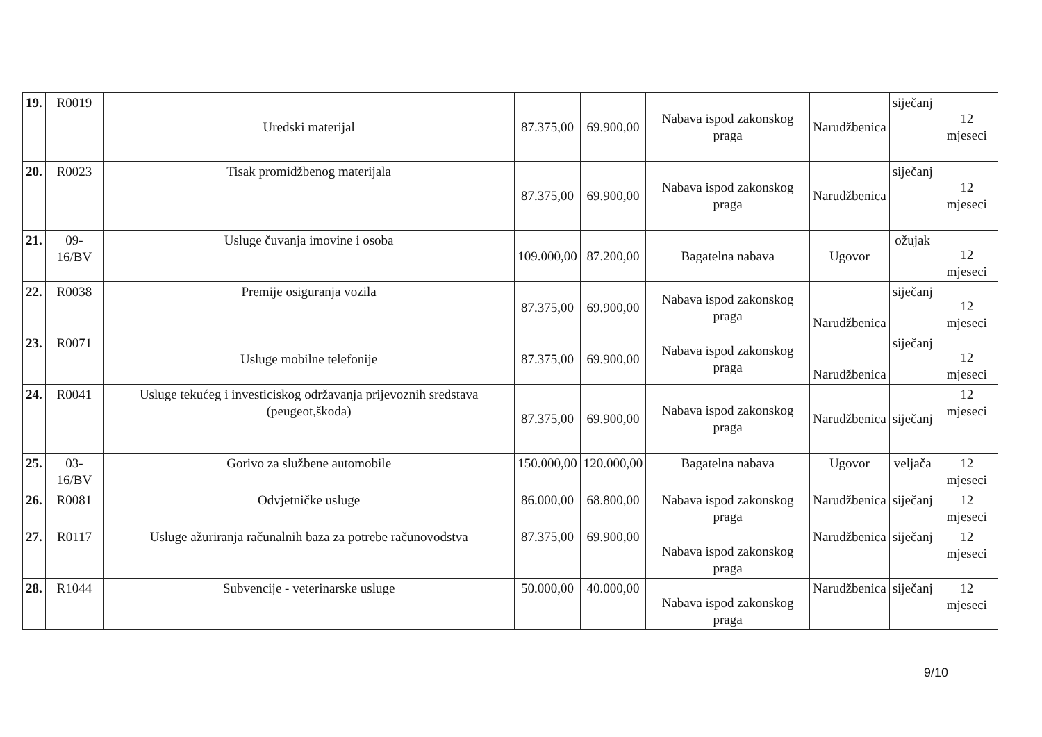| 19. | R0019 | Uredski materijal | 87.375,00 | 69.900,00 | Nabava ispod zakonskog praga | Narudžbenica | siječanj | 12 mjeseci |
| 20. | R0023 | Tisak promidžbenog materijala | 87.375,00 | 69.900,00 | Nabava ispod zakonskog praga | Narudžbenica | siječanj | 12 mjeseci |
| 21. | 09-16/BV | Usluge čuvanja imovine i osoba | 109.000,00 | 87.200,00 | Bagatelna nabava | Ugovor | ožujak | 12 mjeseci |
| 22. | R0038 | Premije osiguranja vozila | 87.375,00 | 69.900,00 | Nabava ispod zakonskog praga | Narudžbenica | siječanj | 12 mjeseci |
| 23. | R0071 | Usluge mobilne telefonije | 87.375,00 | 69.900,00 | Nabava ispod zakonskog praga | Narudžbenica | siječanj | 12 mjeseci |
| 24. | R0041 | Usluge tekućeg i investiciskog održavanja prijevoznih sredstava (peugeot,škoda) | 87.375,00 | 69.900,00 | Nabava ispod zakonskog praga | Narudžbenica | siječanj | 12 mjeseci |
| 25. | 03-16/BV | Gorivo za službene automobile | 150.000,00 | 120.000,00 | Bagatelna nabava | Ugovor | veljača | 12 mjeseci |
| 26. | R0081 | Odvjetničke usluge | 86.000,00 | 68.800,00 | Nabava ispod zakonskog praga | Narudžbenica | siječanj | 12 mjeseci |
| 27. | R0117 | Usluge ažuriranja računalnih baza za potrebe računovodstva | 87.375,00 | 69.900,00 | Nabava ispod zakonskog praga | Narudžbenica | siječanj | 12 mjeseci |
| 28. | R1044 | Subvencije - veterinarske usluge | 50.000,00 | 40.000,00 | Nabava ispod zakonskog praga | Narudžbenica | siječanj | 12 mjeseci |
9/10